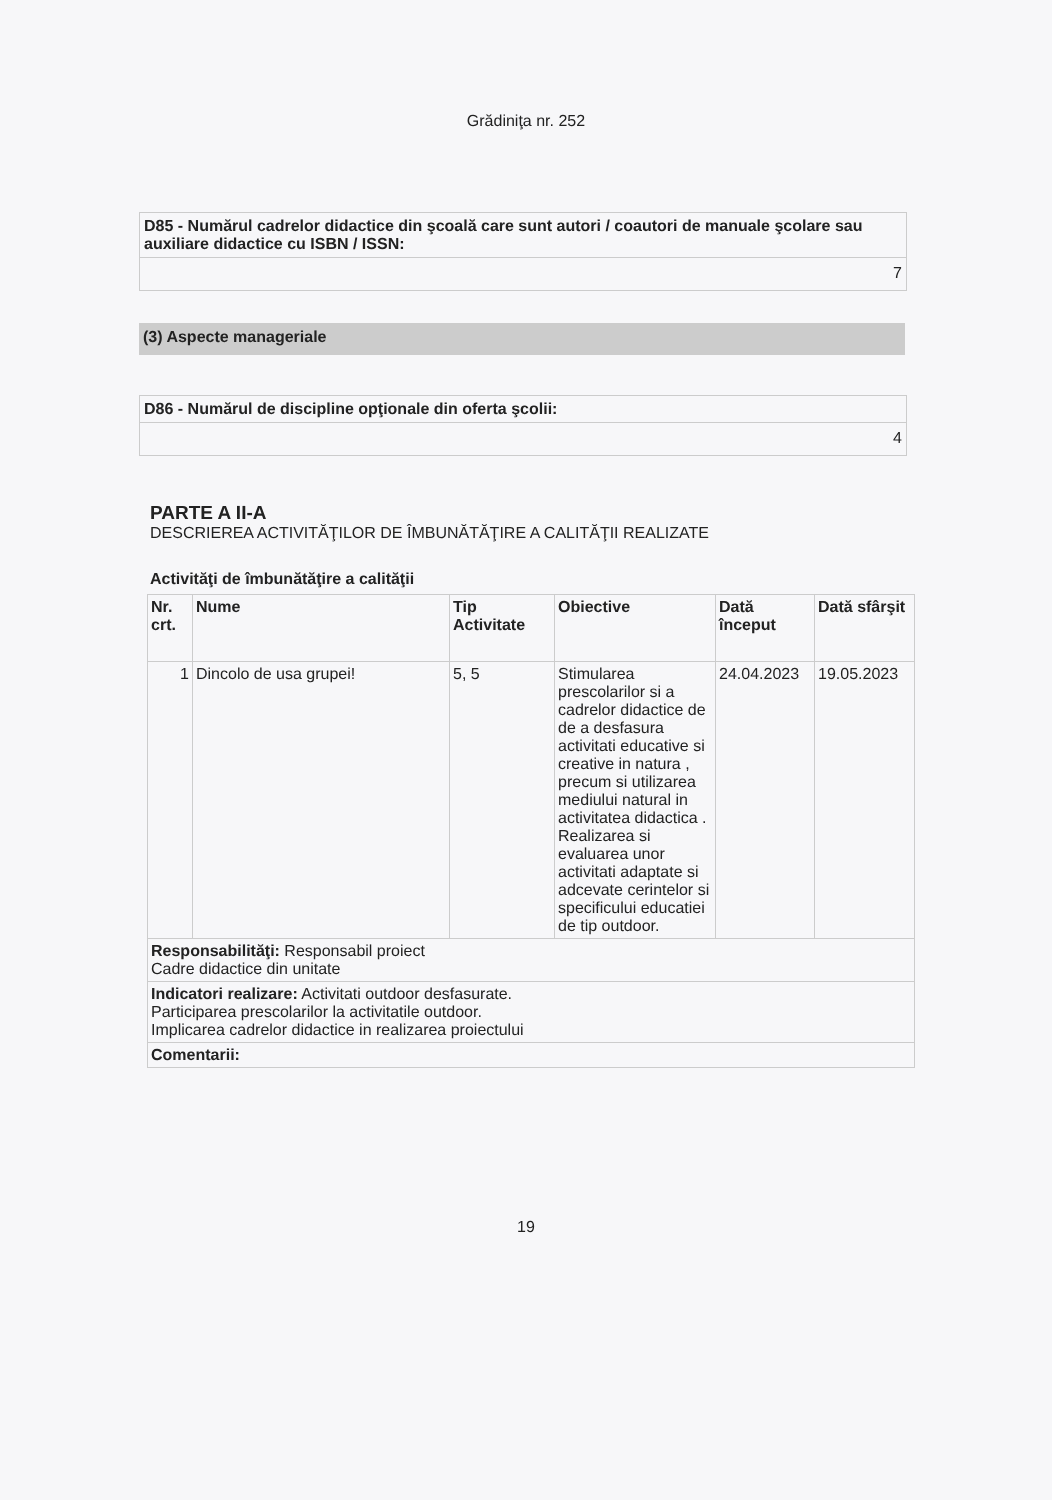Grădiniţa nr. 252
D85 - Numărul cadrelor didactice din şcoală care sunt autori / coautori de manuale şcolare sau auxiliare didactice cu ISBN / ISSN:
7
(3) Aspecte manageriale
D86 - Numărul de discipline opţionale din oferta şcolii:
4
PARTE A II-A
DESCRIEREA ACTIVITĂŢILOR DE ÎMBUNĂTĂŢIRE A CALITĂŢII REALIZATE
Activităţi de îmbunătăţire a calităţii
| Nr. crt. | Nume | Tip Activitate | Obiective | Dată început | Dată sfârşit |
| --- | --- | --- | --- | --- | --- |
| 1 | Dincolo de usa grupei! | 5, 5 | Stimularea prescolarilor si a cadrelor didactice de de a desfasura activitati educative si creative in natura , precum si utilizarea mediului natural in activitatea didactica . Realizarea si evaluarea unor activitati adaptate si adcevate cerintelor si specificului educatiei de tip outdoor. | 24.04.2023 | 19.05.2023 |
| Responsabilităţi: Responsabil proiect Cadre didactice din unitate | | | | | |
| Indicatori realizare: Activitati outdoor desfasurate. Participarea prescolarilor la activitatile outdoor. Implicarea cadrelor didactice in realizarea proiectului | | | | | |
| Comentarii: | | | | | |
19